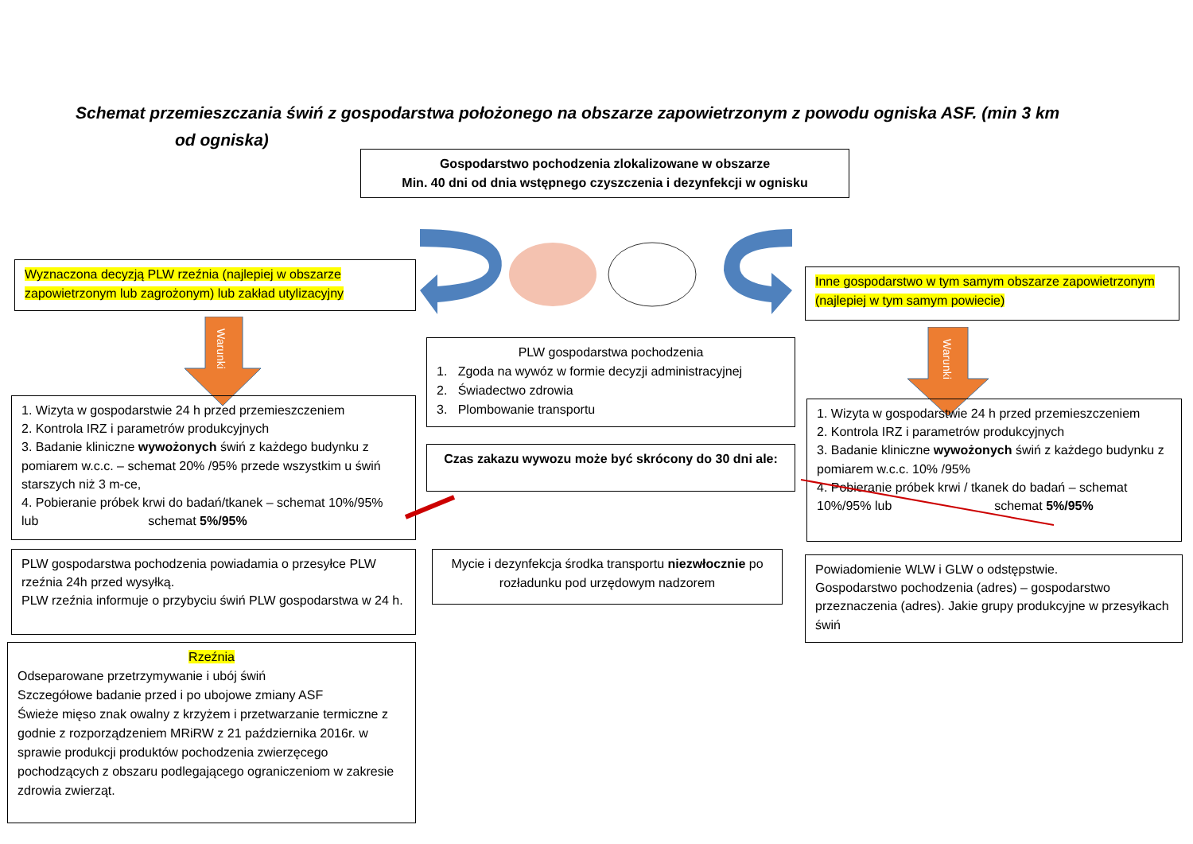Schemat przemieszczania świń z gospodarstwa położonego na obszarze zapowietrzonym z powodu ogniska ASF. (min 3 km
od ogniska)
Gospodarstwo pochodzenia zlokalizowane w obszarze
Min. 40 dni od dnia wstępnego czyszczenia i dezynfekcji w ognisku
Wyznaczona decyzją PLW rzeźnia (najlepiej w obszarze zapowietrzonym lub zagrożonym) lub zakład utylizacyjny
Inne gospodarstwo w tym samym obszarze zapowietrzonym (najlepiej w tym samym powiecie)
Warunki
Warunki
PLW gospodarstwa pochodzenia
1. Zgoda na wywóz w formie decyzji administracyjnej
2. Świadectwo zdrowia
3. Plombowanie transportu
Czas zakazu wywozu może być skrócony do 30 dni ale:
1. Wizyta w gospodarstwie 24 h przed przemieszczeniem
2. Kontrola IRZ i parametrów produkcyjnych
3. Badanie kliniczne wywożonych świń z każdego budynku z pomiarem w.c.c. – schemat 20% /95% przede wszystkim u świń starszych niż 3 m-ce,
4. Pobieranie próbek krwi do badań/tkanek – schemat 10%/95% lub schemat 5%/95%
1. Wizyta w gospodarstwie 24 h przed przemieszczeniem
2. Kontrola IRZ i parametrów produkcyjnych
3. Badanie kliniczne wywożonych świń z każdego budynku z pomiarem w.c.c. 10% /95%
4. Pobieranie próbek krwi / tkanek do badań – schemat 10%/95% lub schemat 5%/95%
PLW gospodarstwa pochodzenia powiadamia o przesyłce PLW rzeźnia 24h przed wysyłką.
PLW rzeźnia informuje o przybyciu świń PLW gospodarstwa w 24 h.
Mycie i dezynfekcja środka transportu niezwłocznie po rozładunku pod urzędowym nadzorem
Powiadomienie WLW i GLW o odstępstwie.
Gospodarstwo pochodzenia (adres) – gospodarstwo przeznaczenia (adres). Jakie grupy produkcyjne w przesyłkach świń
Rzeźnia
Odseparowane przetrzymywanie i ubój świń
Szczegółowe badanie przed i po ubojowe zmiany ASF
Świeże mięso znak owalny z krzyżem i przetwarzanie termiczne z godnie z rozporządzeniem MRiRW z 21 października 2016r. w sprawie produkcji produktów pochodzenia zwierzęcego pochodzących z obszaru podlegającego ograniczeniom w zakresie zdrowia zwierząt.